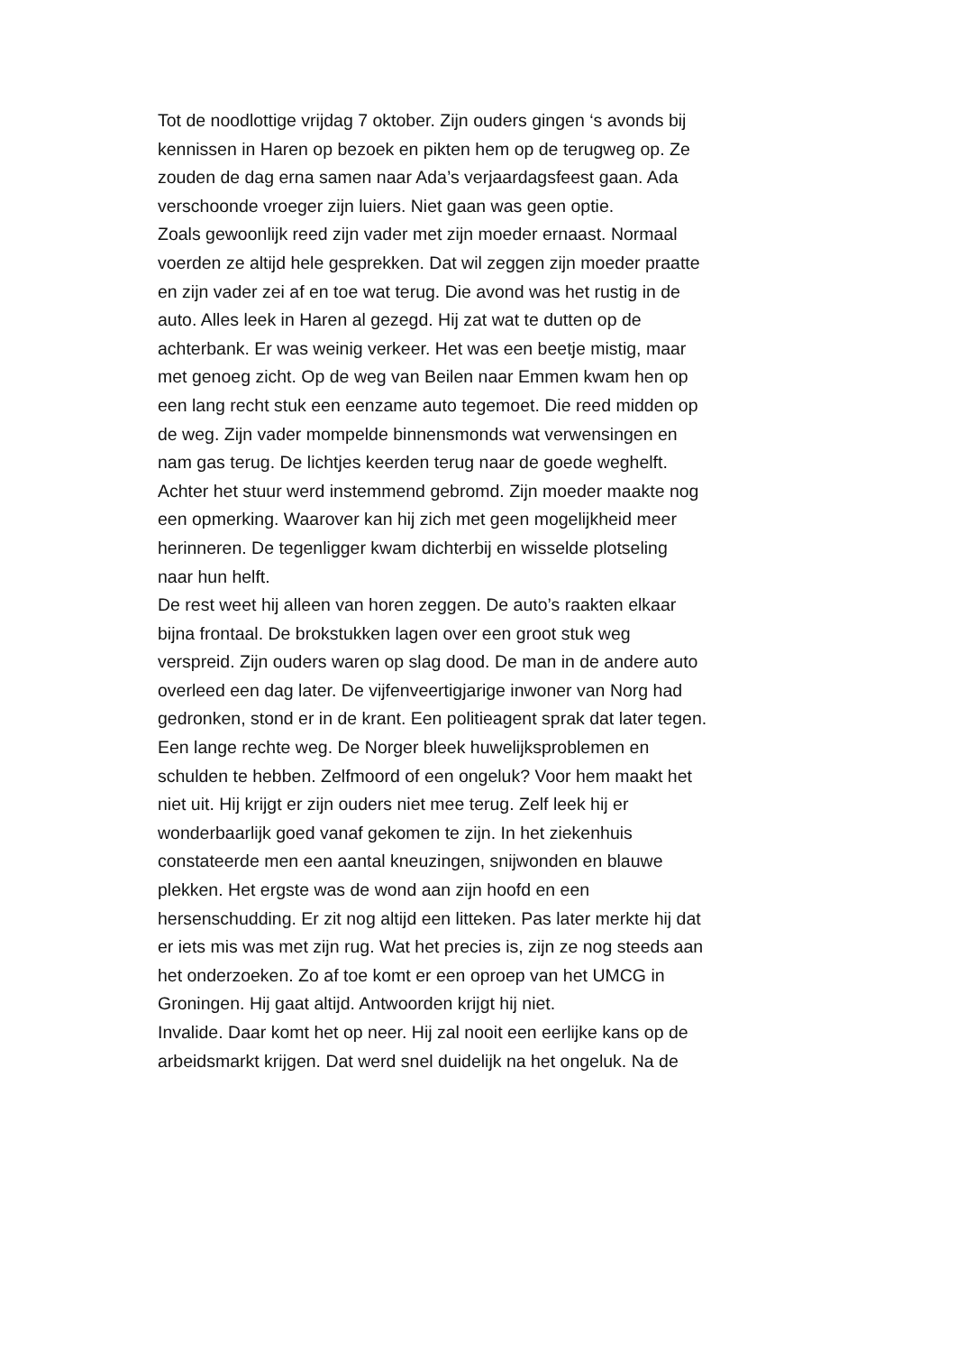Tot de noodlottige vrijdag 7 oktober. Zijn ouders gingen ‘s avonds bij
kennissen in Haren op bezoek en pikten hem op de terugweg op. Ze
zouden de dag erna samen naar Ada’s verjaardagsfeest gaan. Ada
verschoonde vroeger zijn luiers. Niet gaan was geen optie.
Zoals gewoonlijk reed zijn vader met zijn moeder ernaast. Normaal
voerden ze altijd hele gesprekken. Dat wil zeggen zijn moeder praatte
en zijn vader zei af en toe wat terug. Die avond was het rustig in de
auto. Alles leek in Haren al gezegd. Hij zat wat te dutten op de
achterbank. Er was weinig verkeer. Het was een beetje mistig, maar
met genoeg zicht. Op de weg van Beilen naar Emmen kwam hen op
een lang recht stuk een eenzame auto tegemoet. Die reed midden op
de weg. Zijn vader mompelde binnensmonds wat verwensingen en
nam gas terug. De lichtjes keerden terug naar de goede weghelft.
Achter het stuur werd instemmend gebromd. Zijn moeder maakte nog
een opmerking. Waarover kan hij zich met geen mogelijkheid meer
herinneren. De tegenligger kwam dichterbij en wisselde plotseling
naar hun helft.
De rest weet hij alleen van horen zeggen. De auto’s raakten elkaar
bijna frontaal. De brokstukken lagen over een groot stuk weg
verspreid. Zijn ouders waren op slag dood. De man in de andere auto
overleed een dag later. De vijfenveertigjarige inwoner van Norg had
gedronken, stond er in de krant. Een politieagent sprak dat later tegen.
Een lange rechte weg. De Norger bleek huwelijksproblemen en
schulden te hebben. Zelfmoord of een ongeluk? Voor hem maakt het
niet uit. Hij krijgt er zijn ouders niet mee terug. Zelf leek hij er
wonderbaarlijk goed vanaf gekomen te zijn. In het ziekenhuis
constateerde men een aantal kneuzingen, snijwonden en blauwe
plekken. Het ergste was de wond aan zijn hoofd en een
hersenschudding. Er zit nog altijd een litteken. Pas later merkte hij dat
er iets mis was met zijn rug. Wat het precies is, zijn ze nog steeds aan
het onderzoeken. Zo af toe komt er een oproep van het UMCG in
Groningen. Hij gaat altijd. Antwoorden krijgt hij niet.
Invalide. Daar komt het op neer. Hij zal nooit een eerlijke kans op de
arbeidsmarkt krijgen. Dat werd snel duidelijk na het ongeluk. Na de